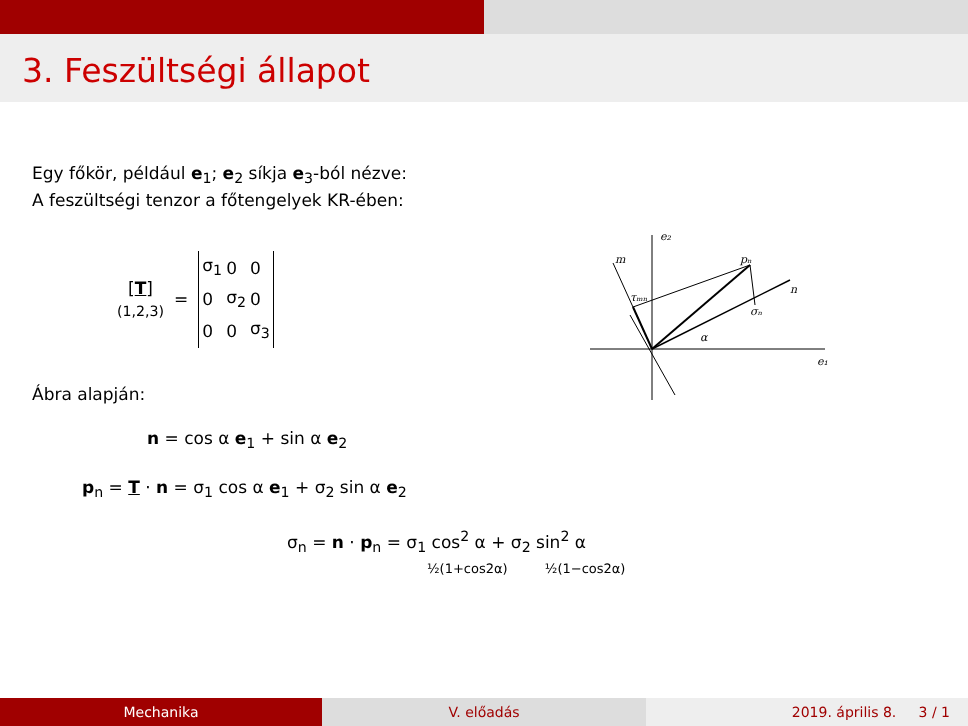3. Feszültségi állapot
Egy főkör, például e<sub>1</sub>; e<sub>2</sub> síkja e<sub>3</sub>-ból nézve:
A feszültségi tenzor a főtengelyek KR-ében:
[T]
(1,2,3)
=
| σ<sub>1</sub> | 0 | 0 |
| 0 | σ<sub>2</sub> | 0 |
| 0 | 0 | σ<sub>3</sub> |
Ábra alapján:
n = cos α e<sub>1</sub> + sin α e<sub>2</sub>
p<sub>n</sub> = T · n = σ<sub>1</sub> cos α e<sub>1</sub> + σ<sub>2</sub> sin α e<sub>2</sub>
σ<sub>n</sub> = n · p<sub>n</sub> = σ<sub>1</sub> cos<sup>2</sup> α + σ<sub>2</sub> sin<sup>2</sup> α
½(1+cos2α) ½(1−cos2α)
e₂
e₁
m
pₙ
n
τₘₙ
σₙ
α
Mechanika V. előadás 2019. április 8. 3 / 1